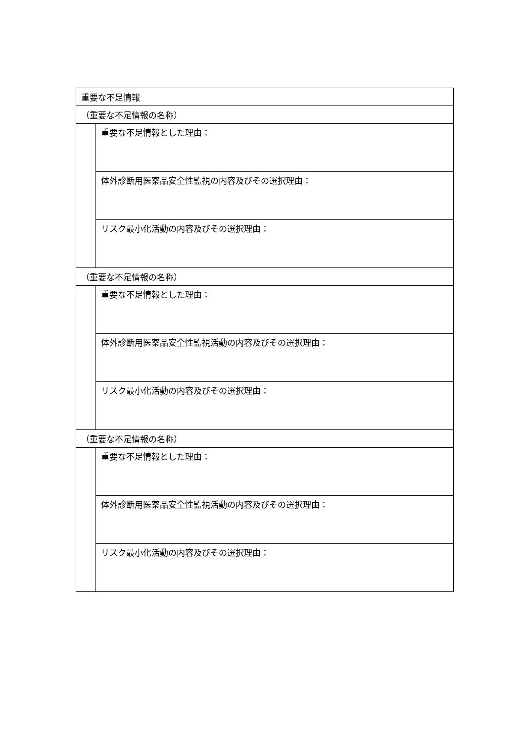| 重要な不足情報 | |
| （重要な不足情報の名称） | |
| | 重要な不足情報とした理由： |
| | 体外診断用医薬品安全性監視の内容及びその選択理由： |
| | リスク最小化活動の内容及びその選択理由： |
| （重要な不足情報の名称） | |
| | 重要な不足情報とした理由： |
| | 体外診断用医薬品安全性監視活動の内容及びその選択理由： |
| | リスク最小化活動の内容及びその選択理由： |
| （重要な不足情報の名称） | |
| | 重要な不足情報とした理由： |
| | 体外診断用医薬品安全性監視活動の内容及びその選択理由： |
| | リスク最小化活動の内容及びその選択理由： |